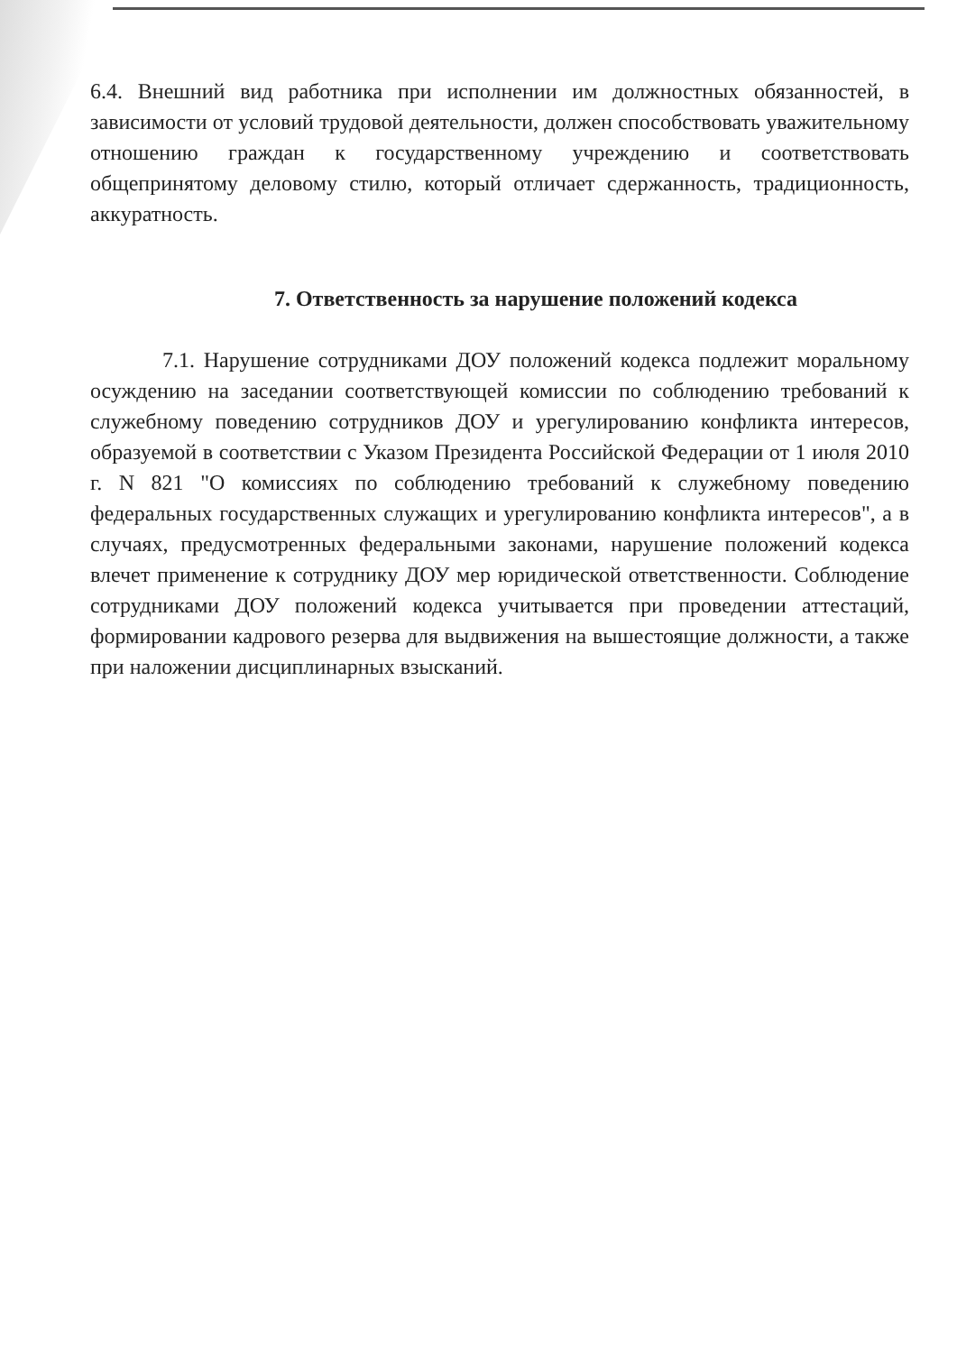6.4. Внешний вид работника при исполнении им должностных обязанностей, в зависимости от условий трудовой деятельности, должен способствовать уважительному отношению граждан к государственному учреждению и соответствовать общепринятому деловому стилю, который отличает сдержанность, традиционность, аккуратность.
7. Ответственность за нарушение положений кодекса
7.1. Нарушение сотрудниками ДОУ положений кодекса подлежит моральному осуждению на заседании соответствующей комиссии по соблюдению требований к служебному поведению сотрудников ДОУ и урегулированию конфликта интересов, образуемой в соответствии с Указом Президента Российской Федерации от 1 июля 2010 г. N 821 "О комиссиях по соблюдению требований к служебному поведению федеральных государственных служащих и урегулированию конфликта интересов", а в случаях, предусмотренных федеральными законами, нарушение положений кодекса влечет применение к сотруднику ДОУ мер юридической ответственности. Соблюдение сотрудниками ДОУ положений кодекса учитывается при проведении аттестаций, формировании кадрового резерва для выдвижения на вышестоящие должности, а также при наложении дисциплинарных взысканий.